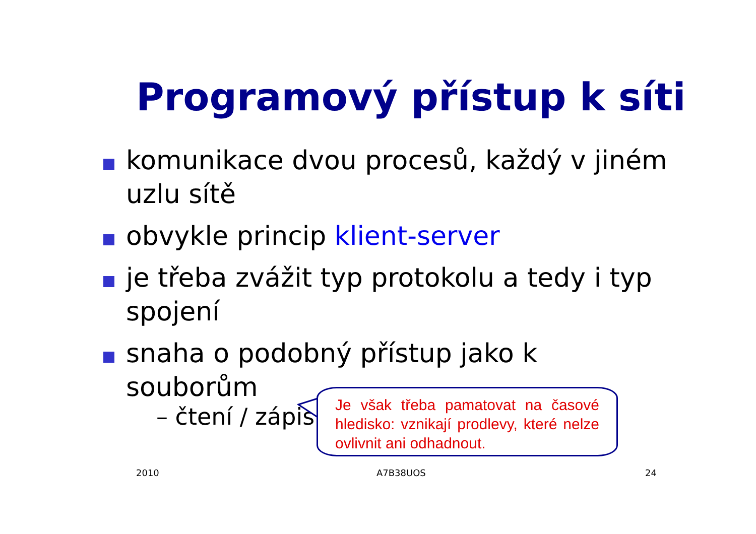Programový přístup k síti
komunikace dvou procesů, každý v jiném uzlu sítě
obvykle princip klient-server
je třeba zvážit typ protokolu a tedy i typ spojení
snaha o podobný přístup jako k souborům
– čtení / zápis
Je však třeba pamatovat na časové hledisko: vznikají prodlevy, které nelze ovlivnit ani odhadnout.
2010 A7B38UOS 24